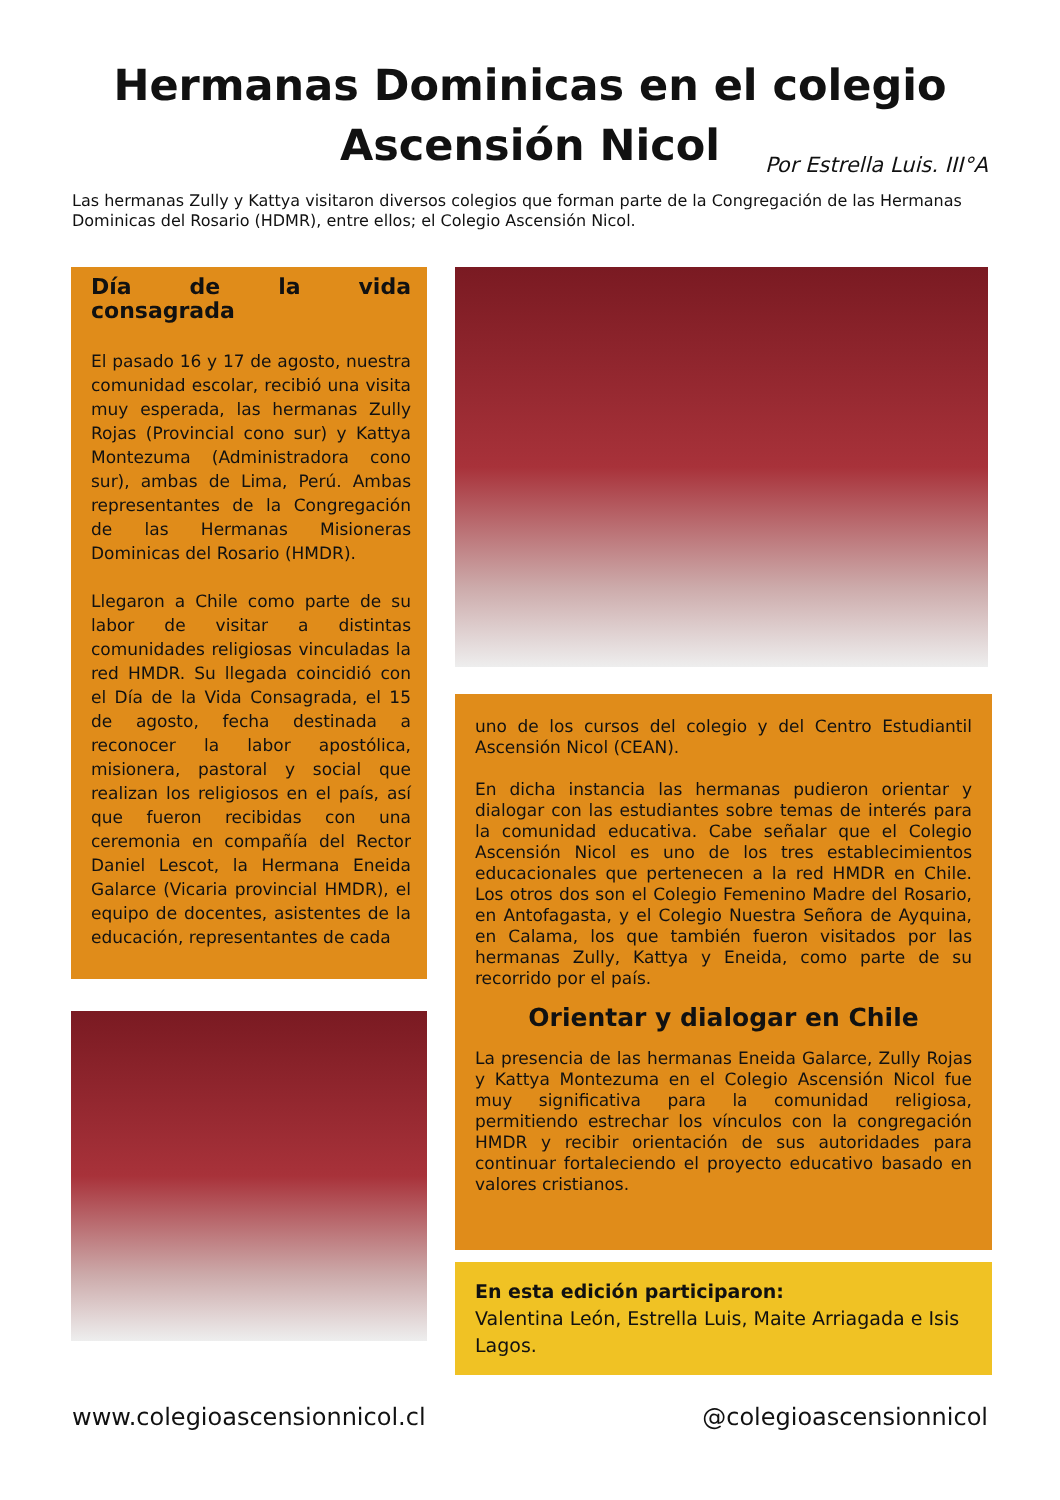Hermanas Dominicas en el colegio
Ascensión Nicol
Por Estrella Luis. III°A
Las hermanas Zully y Kattya visitaron diversos colegios que forman parte de la Congregación de las Hermanas Dominicas del Rosario (HDMR), entre ellos; el Colegio Ascensión Nicol.
Día de la vida consagrada
El pasado 16 y 17 de agosto, nuestra comunidad escolar, recibió una visita muy esperada, las hermanas Zully Rojas (Provincial cono sur) y Kattya Montezuma (Administradora cono sur), ambas de Lima, Perú. Ambas representantes de la Congregación de las Hermanas Misioneras Dominicas del Rosario (HMDR).
Llegaron a Chile como parte de su labor de visitar a distintas comunidades religiosas vinculadas la red HMDR. Su llegada coincidió con el Día de la Vida Consagrada, el 15 de agosto, fecha destinada a reconocer la labor apostólica, misionera, pastoral y social que realizan los religiosos en el país, así que fueron recibidas con una ceremonia en compañía del Rector Daniel Lescot, la Hermana Eneida Galarce (Vicaria provincial HMDR), el equipo de docentes, asistentes de la educación, representantes de cada
uno de los cursos del colegio y del Centro Estudiantil Ascensión Nicol (CEAN).
En dicha instancia las hermanas pudieron orientar y dialogar con las estudiantes sobre temas de interés para la comunidad educativa. Cabe señalar que el Colegio Ascensión Nicol es uno de los tres establecimientos educacionales que pertenecen a la red HMDR en Chile. Los otros dos son el Colegio Femenino Madre del Rosario, en Antofagasta, y el Colegio Nuestra Señora de Ayquina, en Calama, los que también fueron visitados por las hermanas Zully, Kattya y Eneida, como parte de su recorrido por el país.
Orientar y dialogar en Chile
La presencia de las hermanas Eneida Galarce, Zully Rojas y Kattya Montezuma en el Colegio Ascensión Nicol fue muy significativa para la comunidad religiosa, permitiendo estrechar los vínculos con la congregación HMDR y recibir orientación de sus autoridades para continuar fortaleciendo el proyecto educativo basado en valores cristianos.
En esta edición participaron:
Valentina León, Estrella Luis, Maite Arriagada e Isis Lagos.
www.colegioascensionnicol.cl @colegioascensionnicol